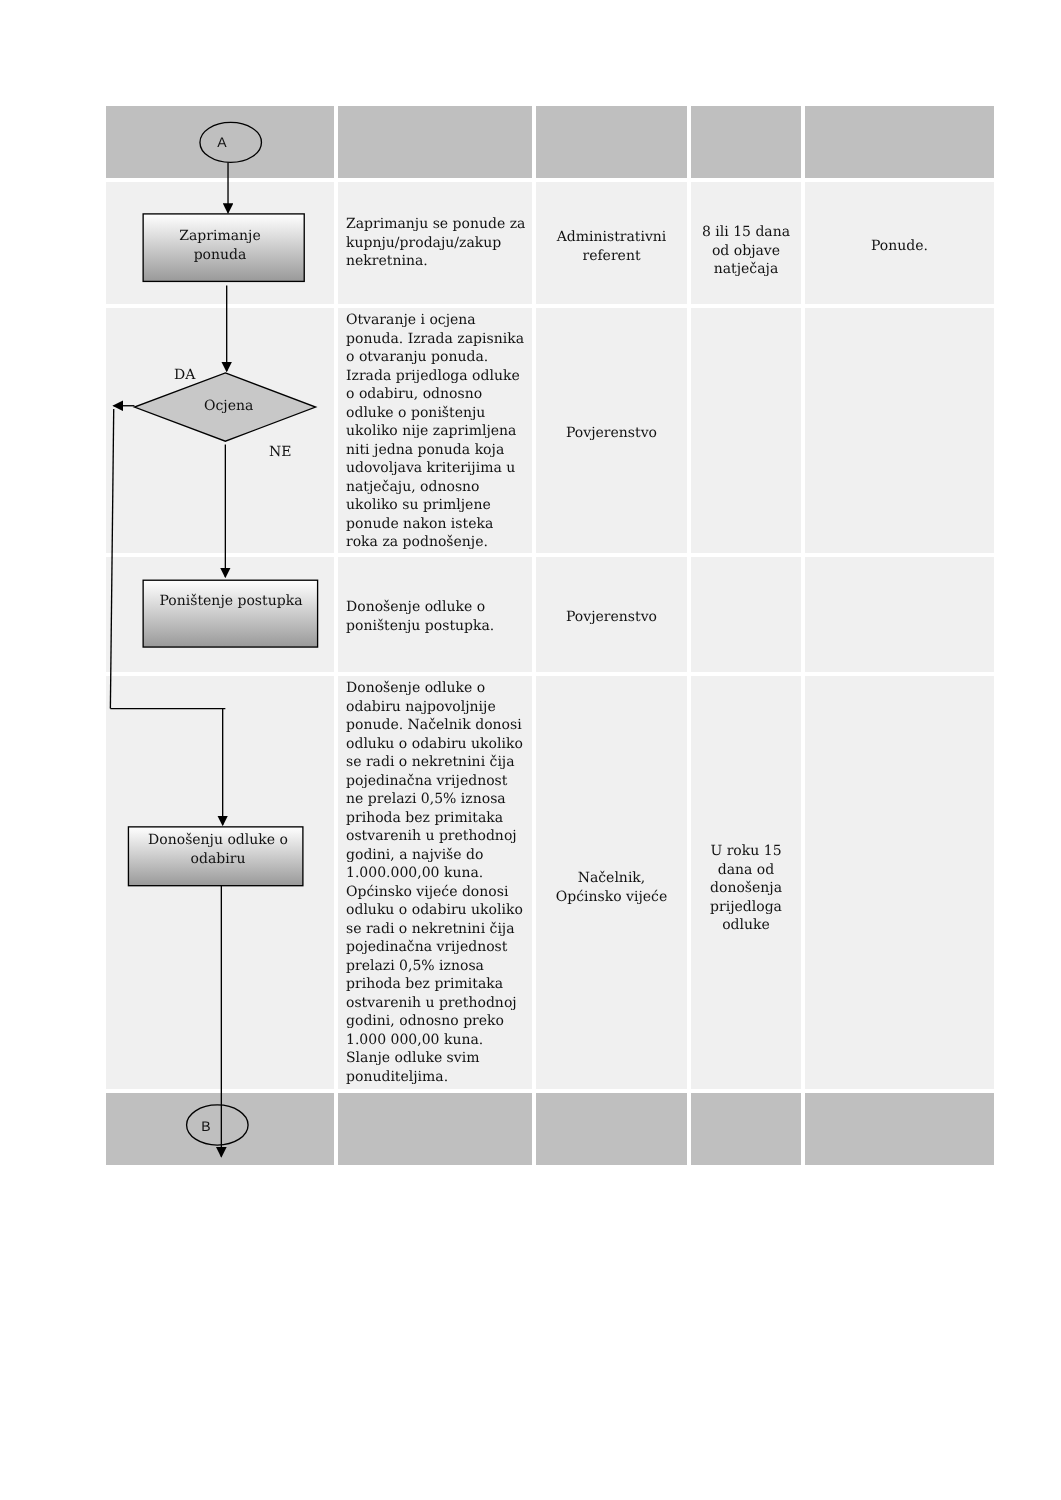| A | | | | |
| Zaprimanje ponuda | Zaprimanju se ponude za kupnju/prodaju/zakup nekretnina. | Administrativni referent | 8 ili 15 dana od objave natječaja | Ponude. |
| DA Ocjena NE | Otvaranje i ocjena ponuda. Izrada zapisnika o otvaranju ponuda. Izrada prijedloga odluke o odabiru, odnosno odluke o poništenju ukoliko nije zaprimljena niti jedna ponuda koja udovoljava kriterijima u natječaju, odnosno ukoliko su primljene ponude nakon isteka roka za podnošenje. | Povjerenstvo | | |
| Poništenje postupka | Donošenje odluke o poništenju postupka. | Povjerenstvo | | |
| Donošenju odluke o odabiru | Donošenje odluke o odabiru najpovoljnije ponude. Načelnik donosi odluku o odabiru ukoliko se radi o nekretnini čija pojedinačna vrijednost ne prelazi 0,5% iznosa prihoda bez primitaka ostvarenih u prethodnoj godini, a najviše do 1.000.000,00 kuna. Općinsko vijeće donosi odluku o odabiru ukoliko se radi o nekretnini čija pojedinačna vrijednost prelazi 0,5% iznosa prihoda bez primitaka ostvarenih u prethodnoj godini, odnosno preko 1.000 000,00 kuna. Slanje odluke svim ponuditeljima. | Načelnik, Općinsko vijeće | U roku 15 dana od donošenja prijedloga odluke | |
| B | | | | |